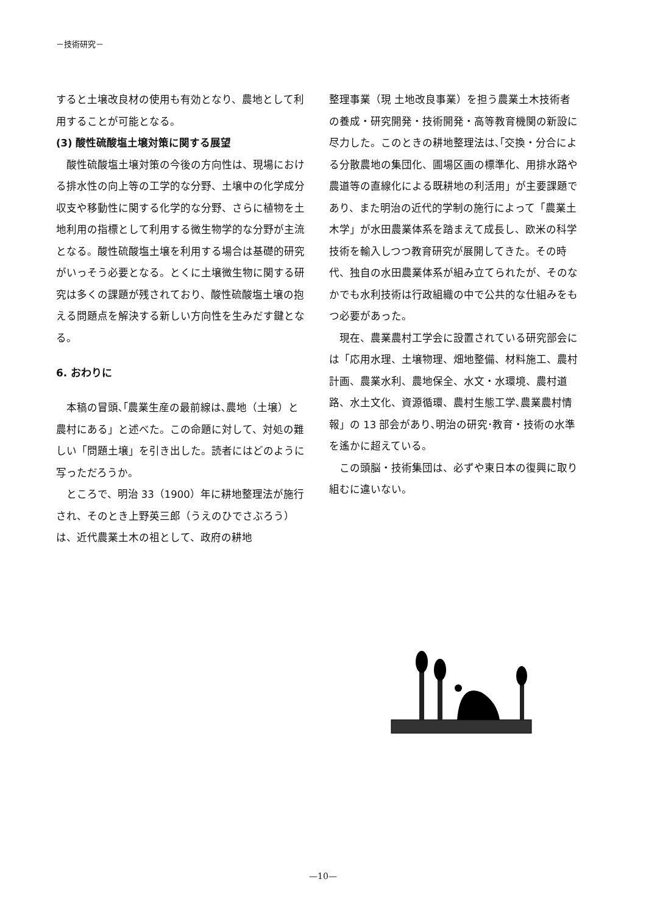－技術研究－
すると土壌改良材の使用も有効となり、農地として利用することが可能となる。
(3) 酸性硫酸塩土壌対策に関する展望
酸性硫酸塩土壌対策の今後の方向性は、現場における排水性の向上等の工学的な分野、土壌中の化学成分収支や移動性に関する化学的な分野、さらに植物を土地利用の指標として利用する微生物学的な分野が主流となる。酸性硫酸塩土壌を利用する場合は基礎的研究がいっそう必要となる。とくに土壌微生物に関する研究は多くの課題が残されており、酸性硫酸塩土壌の抱える問題点を解決する新しい方向性を生みだす鍵となる。
6. おわりに
本稿の冒頭､｢農業生産の最前線は､農地（土壌）と農村にある」と述べた。この命題に対して、対処の難しい「問題土壌」を引き出した。読者にはどのように写っただろうか。
ところで、明治 33（1900）年に耕地整理法が施行され、そのとき上野英三郎（うえのひでさぶろう）は、近代農業土木の祖として、政府の耕地
整理事業（現 土地改良事業）を担う農業土木技術者の養成・研究開発・技術開発・高等教育機関の新設に尽力した。このときの耕地整理法は､｢交換・分合による分散農地の集団化、圃場区画の標準化、用排水路や農道等の直線化による既耕地の利活用」が主要課題であり、また明治の近代的学制の施行によって「農業土木学」が水田農業体系を踏まえて成長し、欧米の科学技術を輸入しつつ教育研究が展開してきた。その時代、独自の水田農業体系が組み立てられたが、そのなかでも水利技術は行政組織の中で公共的な仕組みをもつ必要があった。
現在、農業農村工学会に設置されている研究部会には「応用水理、土壌物理、畑地整備、材料施工、農村計画、農業水利、農地保全、水文・水環境、農村道路、水土文化、資源循環、農村生態工学､農業農村情報」の 13 部会があり､明治の研究･教育・技術の水準を遙かに超えている。
この頭脳・技術集団は、必ずや東日本の復興に取り組むに違いない。
—10—